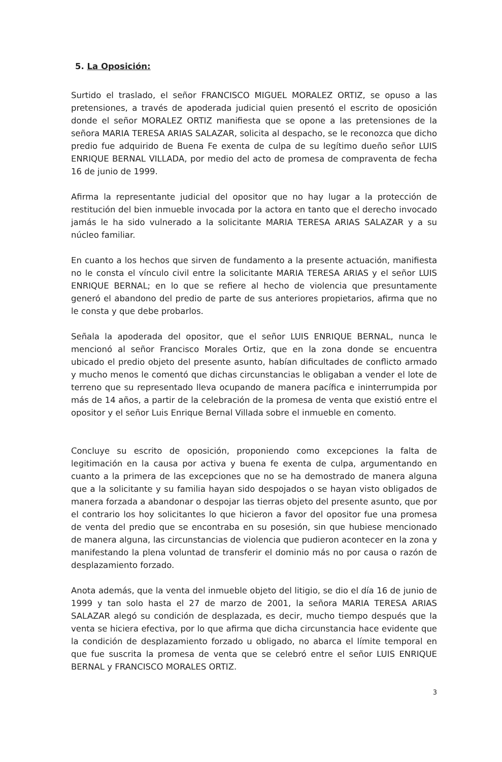5. La Oposición:
Surtido el traslado, el señor FRANCISCO MIGUEL MORALEZ ORTIZ, se opuso a las pretensiones, a través de apoderada judicial quien presentó el escrito de oposición donde el señor MORALEZ ORTIZ manifiesta que se opone a las pretensiones de la señora MARIA TERESA ARIAS SALAZAR, solicita al despacho, se le reconozca que dicho predio fue adquirido de Buena Fe exenta de culpa de su legítimo dueño señor LUIS ENRIQUE BERNAL VILLADA, por medio del acto de promesa de compraventa de fecha 16 de junio de 1999.
Afirma la representante judicial del opositor que no hay lugar a la protección de restitución del bien inmueble invocada por la actora en tanto que el derecho invocado jamás le ha sido vulnerado a la solicitante MARIA TERESA ARIAS SALAZAR y a su núcleo familiar.
En cuanto a los hechos que sirven de fundamento a la presente actuación, manifiesta no le consta el vínculo civil entre la solicitante MARIA TERESA ARIAS y el señor LUIS ENRIQUE BERNAL; en lo que se refiere al hecho de violencia que presuntamente generó el abandono del predio de parte de sus anteriores propietarios, afirma que no le consta y que debe probarlos.
Señala la apoderada del opositor, que el señor LUIS ENRIQUE BERNAL, nunca le mencionó al señor Francisco Morales Ortiz, que en la zona donde se encuentra ubicado el predio objeto del presente asunto, habían dificultades de conflicto armado y mucho menos le comentó que dichas circunstancias le obligaban a vender el lote de terreno que su representado lleva ocupando de manera pacífica e ininterrumpida por más de 14 años, a partir de la celebración de la promesa de venta que existió entre el opositor y el señor Luis Enrique Bernal Villada sobre el inmueble en comento.
Concluye su escrito de oposición, proponiendo como excepciones la falta de legitimación en la causa por activa y buena fe exenta de culpa, argumentando en cuanto a la primera de las excepciones que no se ha demostrado de manera alguna que a la solicitante y su familia hayan sido despojados o se hayan visto obligados de manera forzada a abandonar o despojar las tierras objeto del presente asunto, que por el contrario los hoy solicitantes lo que hicieron a favor del opositor fue una promesa de venta del predio que se encontraba en su posesión, sin que hubiese mencionado de manera alguna, las circunstancias de violencia que pudieron acontecer en la zona y manifestando la plena voluntad de transferir el dominio más no por causa o razón de desplazamiento forzado.
Anota además, que la venta del inmueble objeto del litigio, se dio el día 16 de junio de 1999 y tan solo hasta el 27 de marzo de 2001, la señora MARIA TERESA ARIAS SALAZAR alegó su condición de desplazada, es decir, mucho tiempo después que la venta se hiciera efectiva, por lo que afirma que dicha circunstancia hace evidente que la condición de desplazamiento forzado u obligado, no abarca el límite temporal en que fue suscrita la promesa de venta que se celebró entre el señor LUIS ENRIQUE BERNAL y FRANCISCO MORALES ORTIZ.
3